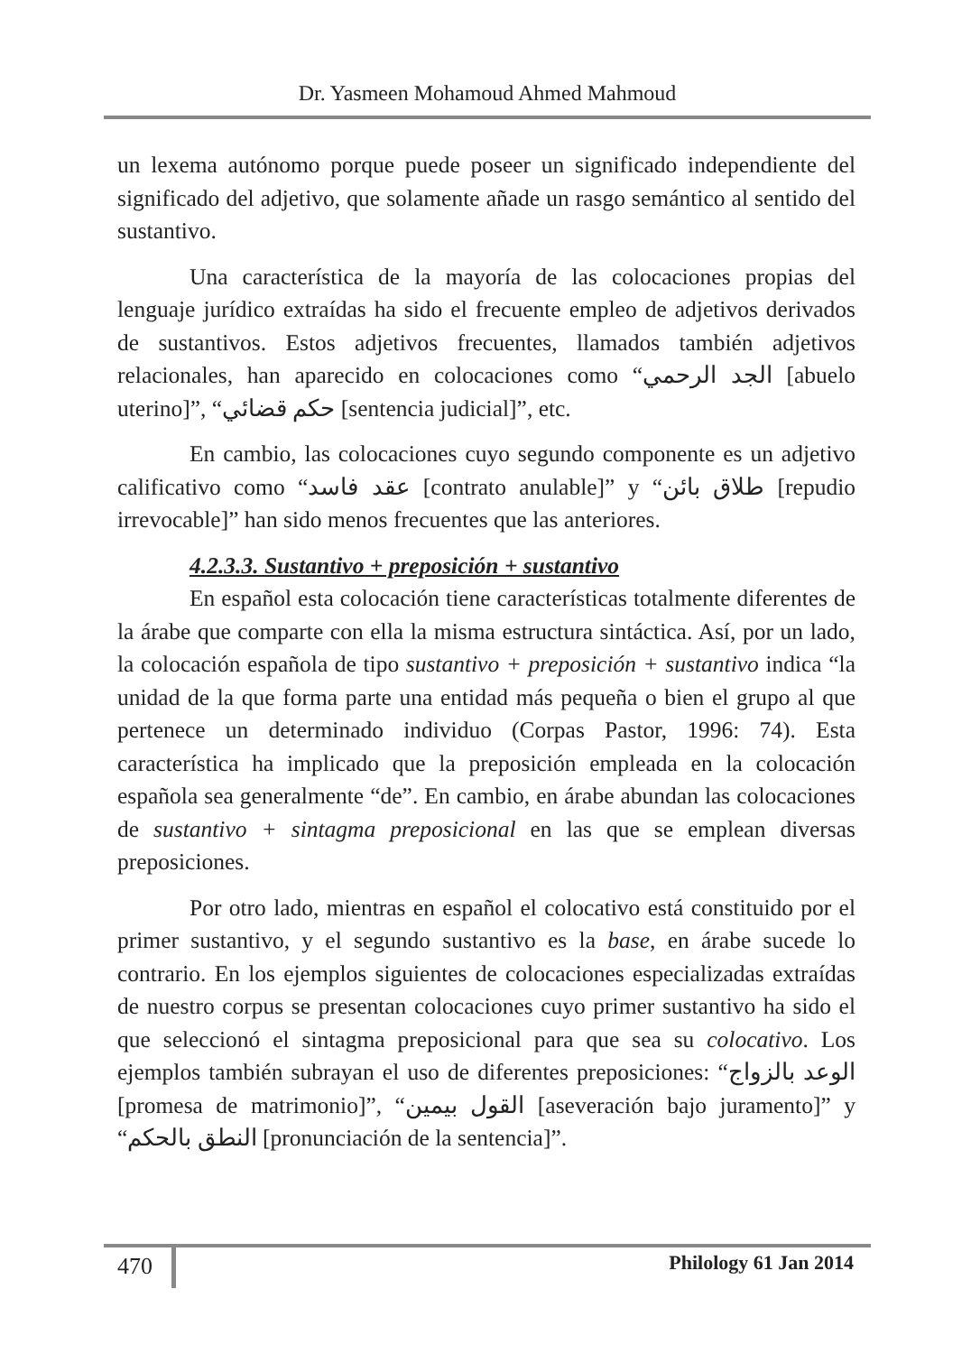Dr. Yasmeen Mohamoud Ahmed Mahmoud
un lexema autónomo porque puede poseer un significado independiente del significado del adjetivo, que solamente añade un rasgo semántico al sentido del sustantivo.
Una característica de la mayoría de las colocaciones propias del lenguaje jurídico extraídas ha sido el frecuente empleo de adjetivos derivados de sustantivos. Estos adjetivos frecuentes, llamados también adjetivos relacionales, han aparecido en colocaciones como “الجد الرحمي [abuelo uterino]”, “حكم قضائي [sentencia judicial]”, etc.
En cambio, las colocaciones cuyo segundo componente es un adjetivo calificativo como “عقد فاسد [contrato anulable]” y “طلاق بائن [repudio irrevocable]” han sido menos frecuentes que las anteriores.
4.2.3.3. Sustantivo + preposición + sustantivo
En español esta colocación tiene características totalmente diferentes de la árabe que comparte con ella la misma estructura sintáctica. Así, por un lado, la colocación española de tipo sustantivo + preposición + sustantivo indica “la unidad de la que forma parte una entidad más pequeña o bien el grupo al que pertenece un determinado individuo (Corpas Pastor, 1996: 74). Esta característica ha implicado que la preposición empleada en la colocación española sea generalmente “de”. En cambio, en árabe abundan las colocaciones de sustantivo + sintagma preposicional en las que se emplean diversas preposiciones.
Por otro lado, mientras en español el colocativo está constituido por el primer sustantivo, y el segundo sustantivo es la base, en árabe sucede lo contrario. En los ejemplos siguientes de colocaciones especializadas extraídas de nuestro corpus se presentan colocaciones cuyo primer sustantivo ha sido el que seleccionó el sintagma preposicional para que sea su colocativo. Los ejemplos también subrayan el uso de diferentes preposiciones: “الوعد بالزواج [promesa de matrimonio]”, “القول بيمين [aseveración bajo juramento]” y “النطق بالحكم [pronunciación de la sentencia]”.
470 Philology 61 Jan 2014